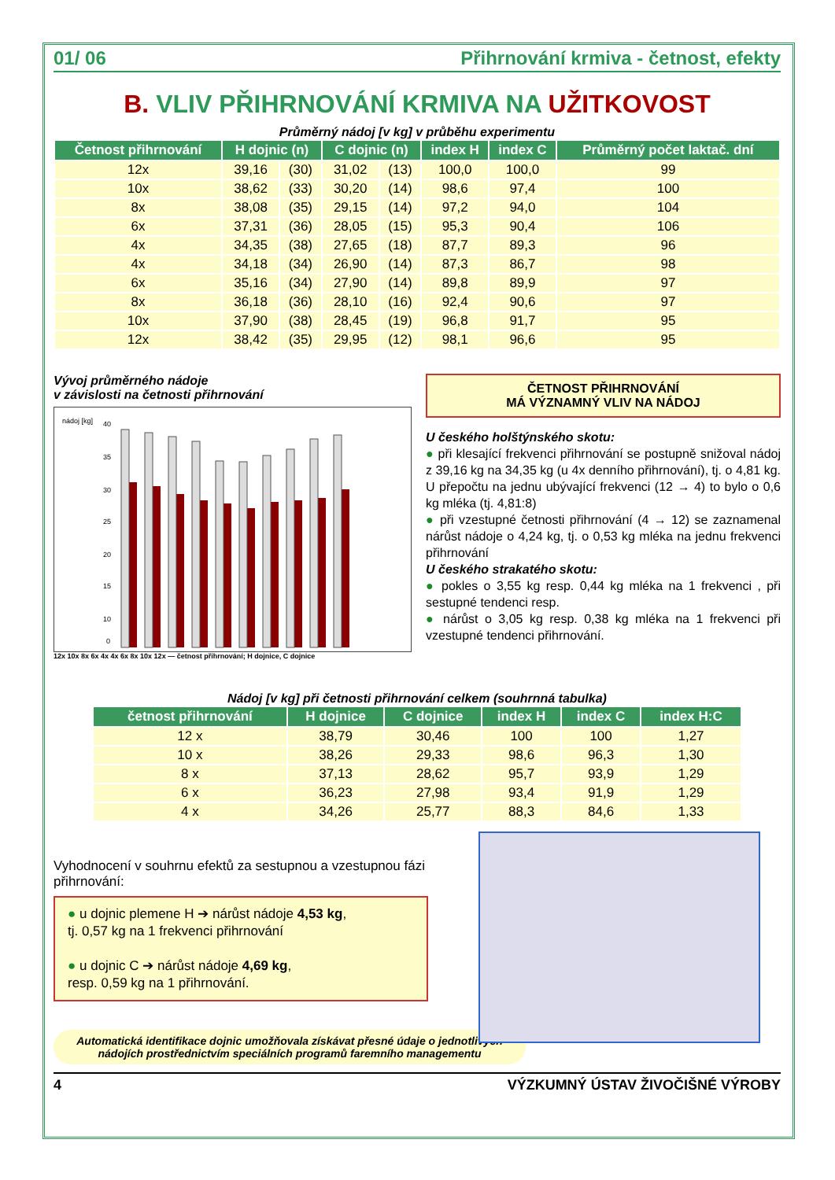01/ 06 Přihrnování krmiva - četnost, efekty
B. VLIV PŘIHRNOVÁNÍ KRMIVA NA UŽITKOVOST
Průměrný nádoj [v kg] v průběhu experimentu
| Četnost přihrnování | H dojnic (n) | | C dojnic (n) | | index H | index C | Průměrný počet laktač. dní |
| --- | --- | --- | --- | --- | --- | --- | --- |
| 12x | 39,16 | (30) | 31,02 | (13) | 100,0 | 100,0 | 99 |
| 10x | 38,62 | (33) | 30,20 | (14) | 98,6 | 97,4 | 100 |
| 8x | 38,08 | (35) | 29,15 | (14) | 97,2 | 94,0 | 104 |
| 6x | 37,31 | (36) | 28,05 | (15) | 95,3 | 90,4 | 106 |
| 4x | 34,35 | (38) | 27,65 | (18) | 87,7 | 89,3 | 96 |
| 4x | 34,18 | (34) | 26,90 | (14) | 87,3 | 86,7 | 98 |
| 6x | 35,16 | (34) | 27,90 | (14) | 89,8 | 89,9 | 97 |
| 8x | 36,18 | (36) | 28,10 | (16) | 92,4 | 90,6 | 97 |
| 10x | 37,90 | (38) | 28,45 | (19) | 96,8 | 91,7 | 95 |
| 12x | 38,42 | (35) | 29,95 | (12) | 98,1 | 96,6 | 95 |
Vývoj průměrného nádoje
v závislosti na četnosti přihrnování
nádoj [kg]
40
35
30
25
20
15
10
0
12x 10x 8x 6x 4x 4x 6x 8x 10x 12x — četnost přihrnování; H dojnice, C dojnice
ČETNOST PŘIHRNOVÁNÍ
MÁ VÝZNAMNÝ VLIV NA NÁDOJ
U českého holštýnského skotu:
● při klesající frekvenci přihrnování se postupně snižoval nádoj z 39,16 kg na 34,35 kg (u 4x denního přihrnování), tj. o 4,81 kg. U přepočtu na jednu ubývající frekvenci (12 → 4) to bylo o 0,6 kg mléka (tj. 4,81:8)
● při vzestupné četnosti přihrnování (4 → 12) se zaznamenal nárůst nádoje o 4,24 kg, tj. o 0,53 kg mléka na jednu frekvenci přihrnování
U českého strakatého skotu:
● pokles o 3,55 kg resp. 0,44 kg mléka na 1 frekvenci , při sestupné tendenci resp.
● nárůst o 3,05 kg resp. 0,38 kg mléka na 1 frekvenci při vzestupné tendenci přihrnování.
Nádoj [v kg] při četnosti přihrnování celkem (souhrnná tabulka)
| četnost přihrnování | H dojnice | C dojnice | index H | index C | index H:C |
| --- | --- | --- | --- | --- | --- |
| 12 x | 38,79 | 30,46 | 100 | 100 | 1,27 |
| 10 x | 38,26 | 29,33 | 98,6 | 96,3 | 1,30 |
| 8 x | 37,13 | 28,62 | 95,7 | 93,9 | 1,29 |
| 6 x | 36,23 | 27,98 | 93,4 | 91,9 | 1,29 |
| 4 x | 34,26 | 25,77 | 88,3 | 84,6 | 1,33 |
Vyhodnocení v souhrnu efektů za sestupnou a vzestupnou fázi přihrnování:
● u dojnic plemene H ➔ nárůst nádoje 4,53 kg,
tj. 0,57 kg na 1 frekvenci přihrnování
● u dojnic C ➔ nárůst nádoje 4,69 kg,
resp. 0,59 kg na 1 přihrnování.
Automatická identifikace dojnic umožňovala získávat přesné údaje o jednotlivých nádojích prostřednictvím speciálních programů faremního managementu
4 VÝZKUMNÝ ÚSTAV ŽIVOČIŠNÉ VÝROBY